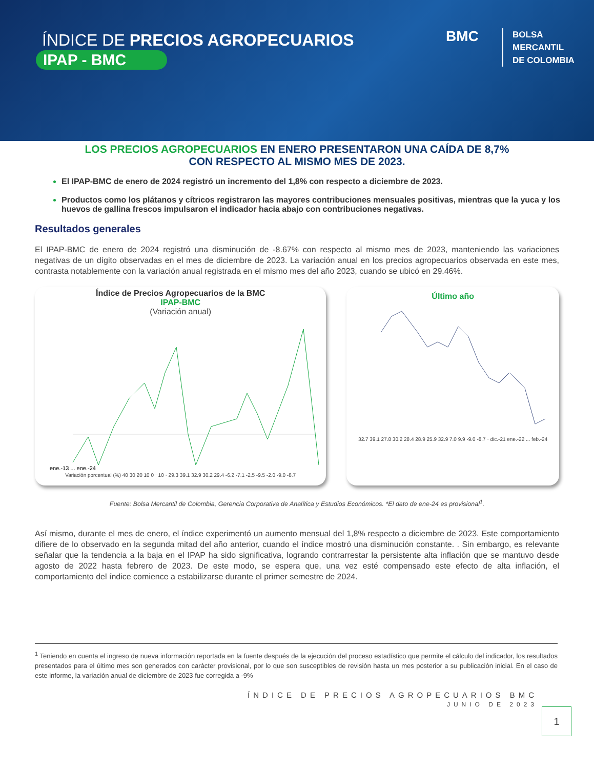ÍNDICE DE PRECIOS AGROPECUARIOS
IPAP - BMC
BMC
BOLSA
MERCANTIL
DE COLOMBIA
LOS PRECIOS AGROPECUARIOS EN ENERO PRESENTARON UNA CAÍDA DE 8,7%
CON RESPECTO AL MISMO MES DE 2023.
El IPAP-BMC de enero de 2024 registró un incremento del 1,8% con respecto a diciembre de 2023.
Productos como los plátanos y cítricos registraron las mayores contribuciones mensuales positivas, mientras que la yuca y los huevos de gallina frescos impulsaron el indicador hacia abajo con contribuciones negativas.
Resultados generales
El IPAP-BMC de enero de 2024 registró una disminución de -8.67% con respecto al mismo mes de 2023, manteniendo las variaciones negativas de un dígito observadas en el mes de diciembre de 2023. La variación anual en los precios agropecuarios observada en este mes, contrasta notablemente con la variación anual registrada en el mismo mes del año 2023, cuando se ubicó en 29.46%.
Índice de Precios Agropecuarios de la BMC
IPAP-BMC
(Variación anual)
ene.-13 ... ene.-24
Variación porcentual (%) 40 30 20 10 0 −10 · 29.3 39.1 32.9 30.2 29.4 -6.2 -7.1 -2.5 -9.5 -2.0 -9.0 -8.7
Último año
32.7 39.1 27.8 30.2 28.4 28.9 25.9 32.9 7.0 9.9 -9.0 -8.7 · dic.-21 ene.-22 ... feb.-24
Fuente: Bolsa Mercantil de Colombia, Gerencia Corporativa de Analítica y Estudios Económicos. *El dato de ene-24 es provisional<sup>1</sup>.
Así mismo, durante el mes de enero, el índice experimentó un aumento mensual del 1,8% respecto a diciembre de 2023. Este comportamiento difiere de lo observado en la segunda mitad del año anterior, cuando el índice mostró una disminución constante. . Sin embargo, es relevante señalar que la tendencia a la baja en el IPAP ha sido significativa, logrando contrarrestar la persistente alta inflación que se mantuvo desde agosto de 2022 hasta febrero de 2023. De este modo, se espera que, una vez esté compensado este efecto de alta inflación, el comportamiento del índice comience a estabilizarse durante el primer semestre de 2024.
<sup>1</sup> Teniendo en cuenta el ingreso de nueva información reportada en la fuente después de la ejecución del proceso estadístico que permite el cálculo del indicador, los resultados presentados para el último mes son generados con carácter provisional, por lo que son susceptibles de revisión hasta un mes posterior a su publicación inicial. En el caso de este informe, la variación anual de diciembre de 2023 fue corregida a -9%
ÍNDICE DE PRECIOS AGROPECUARIOS BMC
JUNIO DE 2023
1